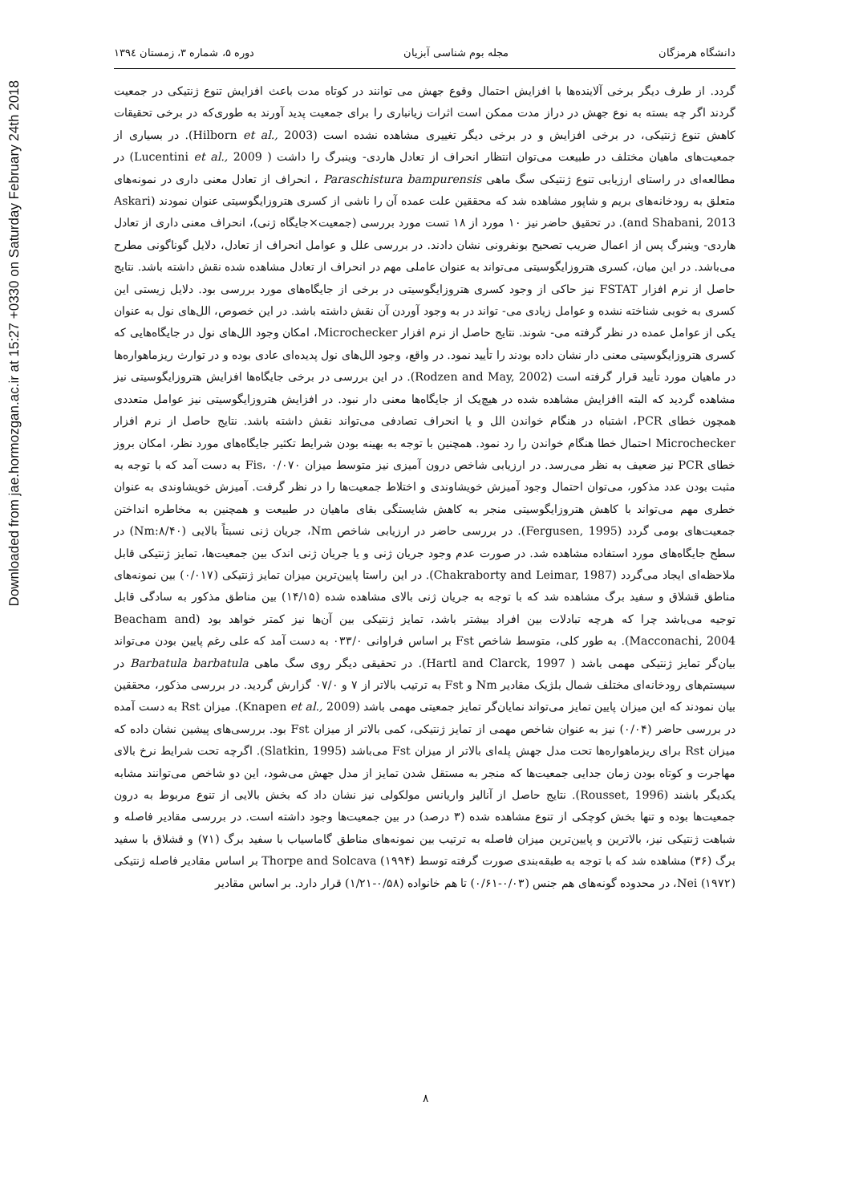Downloaded from jae.hormozgan.ac.ir at 15:27 +0330 on Saturday February 24th 2018
دانشگاه هرمزگان مجله بوم شناسی آبزیان دوره ۵، شماره ۳، زمستان ۱۳۹٤
گردد. از طرف دیگر برخی آلاینده‌ها با افزایش احتمال وقوع جهش می توانند در کوتاه مدت باعث افزایش تنوع ژنتیکی در جمعیت گردند اگر چه بسته به نوع جهش در دراز مدت ممکن است اثرات زیانباری را برای جمعیت پدید آورند به طوری‌که در برخی تحقیقات کاهش تنوع ژنتیکی، در برخی افزایش و در برخی دیگر تغییری مشاهده نشده است (Hilborn et al., 2003). در بسیاری از جمعیت‌های ماهیان مختلف در طبیعت می‌توان انتظار انحراف از تعادل هاردی- وینبرگ را داشت ( Lucentini et al., 2009) در مطالعه‌ای در راستای ارزیابی تنوع ژنتیکی سگ ماهی Paraschistura bampurensis ، انحراف از تعادل معنی داری در نمونه‌های متعلق به رودخانه‌های بریم و شاپور مشاهده شد که محققین علت عمده آن را ناشی از کسری هتروزایگوسیتی عنوان نمودند (Askari and Shabani, 2013). در تحقیق حاضر نیز ۱۰ مورد از ۱۸ تست مورد بررسی (جمعیت×جایگاه ژنی)، انحراف معنی داری از تعادل هاردی- وینبرگ پس از اعمال ضریب تصحیح بونفرونی نشان دادند. در بررسی علل و عوامل انحراف از تعادل، دلایل گوناگونی مطرح می‌باشد. در این میان، کسری هتروزایگوسیتی می‌تواند به عنوان عاملی مهم در انحراف از تعادل مشاهده شده نقش داشته باشد. نتایج حاصل از نرم افزار FSTAT نیز حاکی از وجود کسری هتروزایگوسیتی در برخی از جایگاه‌های مورد بررسی بود. دلایل زیستی این کسری به خوبی شناخته نشده و عوامل زیادی می- تواند در به وجود آوردن آن نقش داشته باشد. در این خصوص، الل‌های نول به عنوان یکی از عوامل عمده در نظر گرفته می- شوند. نتایج حاصل از نرم افزار Microchecker، امکان وجود الل‌های نول در جایگاه‌هایی که کسری هتروزایگوسیتی معنی دار نشان داده بودند را تأیید نمود. در واقع، وجود الل‌های نول پدیده‌ای عادی بوده و در توارث ریزماهواره‌ها در ماهیان مورد تأیید قرار گرفته است (Rodzen and May, 2002). در این بررسی در برخی جایگاه‌ها افزایش هتروزایگوسیتی نیز مشاهده گردید که البته اافزایش مشاهده شده در هیچ‌یک از جایگاه‌ها معنی دار نبود. در افزایش هتروزایگوسیتی نیز عوامل متعددی همچون خطای PCR، اشتباه در هنگام خواندن الل و یا انحراف تصادفی می‌تواند نقش داشته باشد. نتایج حاصل از نرم افزار Microchecker احتمال خطا هنگام خواندن را رد نمود. همچنین با توجه به بهینه بودن شرایط تکثیر جایگاه‌های مورد نظر، امکان بروز خطای PCR نیز ضعیف به نظر می‌رسد. در ارزیابی شاخص درون آمیزی نیز متوسط میزان Fis، ۰/۰۷۰ به دست آمد که با توجه به مثبت بودن عدد مذکور، می‌توان احتمال وجود آمیزش خویشاوندی و اختلاط جمعیت‌ها را در نظر گرفت. آمیزش خویشاوندی به عنوان خطری مهم می‌تواند با کاهش هتروزایگوسیتی منجر به کاهش شایستگی بقای ماهیان در طبیعت و همچنین به مخاطره انداختن جمعیت‌های بومی گردد (Fergusen, 1995). در بررسی حاضر در ارزیابی شاخص Nm، جریان ژنی نسبتاً بالایی (Nm:۸/۴۰) در سطح جایگاه‌های مورد استفاده مشاهده شد. در صورت عدم وجود جریان ژنی و یا جریان ژنی اندک بین جمعیت‌ها، تمایز ژنتیکی قابل ملاحظه‌ای ایجاد می‌گردد (Chakraborty and Leimar, 1987). در این راستا پایین‌ترین میزان تمایز ژنتیکی (۰/۰۱۷) بین نمونه‌های مناطق قشلاق و سفید برگ مشاهده شد که با توجه به جریان ژنی بالای مشاهده شده (۱۴/۱۵) بین مناطق مذکور به سادگی قابل توجیه می‌باشد چرا که هرچه تبادلات بین افراد بیشتر باشد، تمایز ژنتیکی بین آن‌ها نیز کمتر خواهد بود (Beacham and Macconachi, 2004). به طور کلی، متوسط شاخص Fst بر اساس فراوانی ۰۳۳/۰ به دست آمد که علی رغم پایین بودن می‌تواند بیان‌گر تمایز ژنتیکی مهمی باشد ( Hartl and Clarck, 1997). در تحقیقی دیگر روی سگ ماهی Barbatula barbatula در سیستم‌های رودخانه‌ای مختلف شمال بلژیک مقادیر Nm و Fst به ترتیب بالاتر از ۷ و ۰۷/۰ گزارش گردید. در بررسی مذکور، محققین بیان نمودند که این میزان پایین تمایز می‌تواند نمایان‌گر تمایز جمعیتی مهمی باشد (Knapen et al., 2009). میزان Rst به دست آمده در بررسی حاضر (۰/۰۴) نیز به عنوان شاخص مهمی از تمایز ژنتیکی، کمی بالاتر از میزان Fst بود. بررسی‌های پیشین نشان داده که میزان Rst برای ریزماهواره‌ها تحت مدل جهش پله‌ای بالاتر از میزان Fst می‌باشد (Slatkin, 1995). اگرچه تحت شرایط نرخ بالای مهاجرت و کوتاه بودن زمان جدایی جمعیت‌ها که منجر به مستقل شدن تمایز از مدل جهش می‌شود، این دو شاخص می‌توانند مشابه یکدیگر باشند (Rousset, 1996). نتایج حاصل از آنالیز واریانس مولکولی نیز نشان داد که بخش بالایی از تنوع مربوط به درون جمعیت‌ها بوده و تنها بخش کوچکی از تنوع مشاهده شده (۳ درصد) در بین جمعیت‌ها وجود داشته است. در بررسی مقادیر فاصله و شباهت ژنتیکی نیز، بالاترین و پایین‌ترین میزان فاصله به ترتیب بین نمونه‌های مناطق گاماسیاب با سفید برگ (۷۱) و قشلاق با سفید برگ (۳۶) مشاهده شد که با توجه به طبقه‌بندی صورت گرفته توسط Thorpe and Solcava (۱۹۹۴) بر اساس مقادیر فاصله ژنتیکی Nei (۱۹۷۲)، در محدوده گونه‌های هم جنس (۰/۰۳-۰/۶۱) تا هم خانواده (۰/۵۸-۱/۲۱) قرار دارد. بر اساس مقادیر
۸